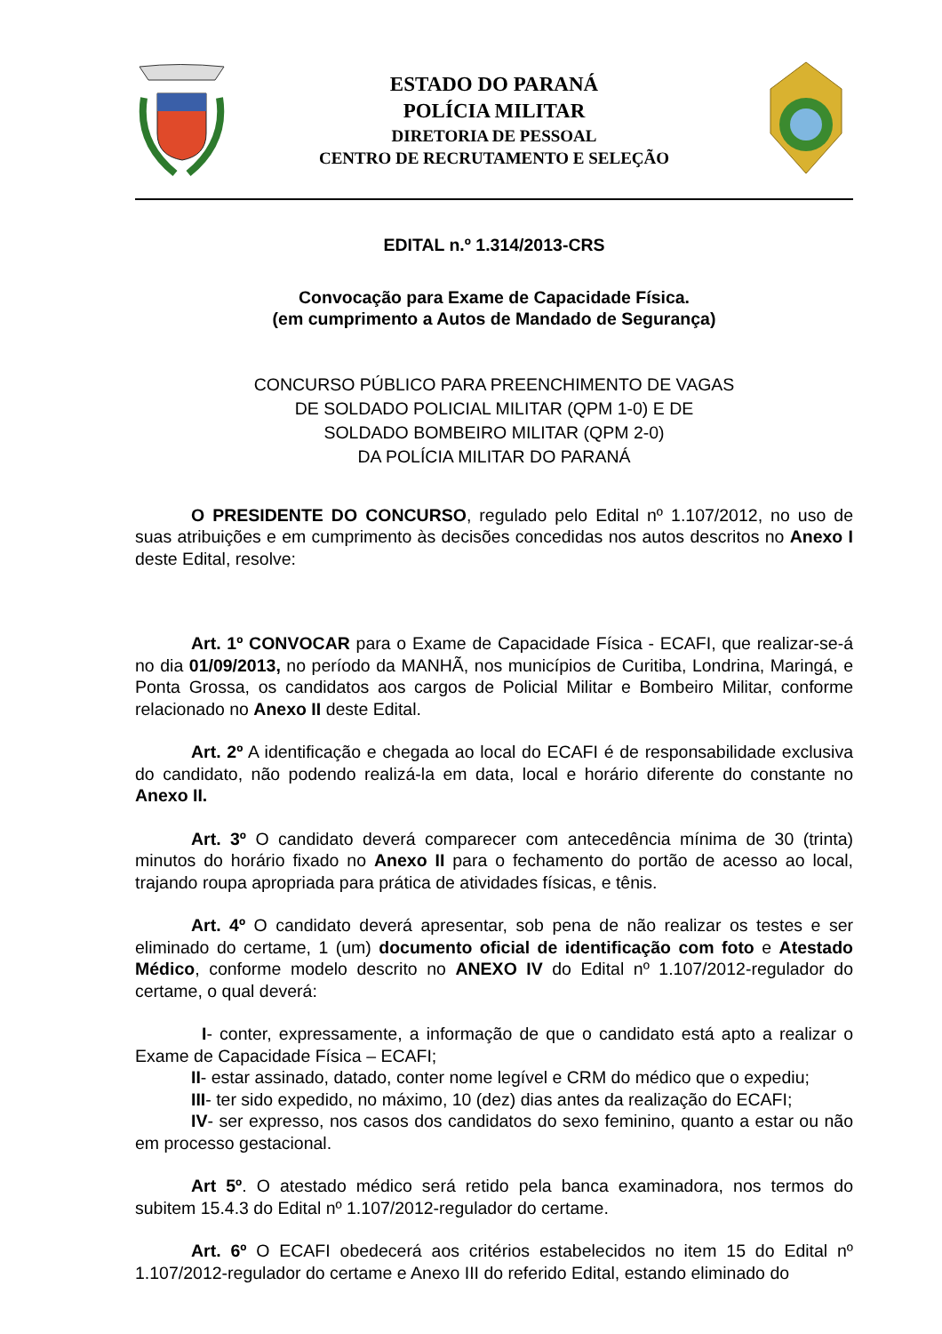ESTADO DO PARANÁ
POLÍCIA MILITAR
DIRETORIA DE PESSOAL
CENTRO DE RECRUTAMENTO E SELEÇÃO
EDITAL n.º 1.314/2013-CRS
Convocação para Exame de Capacidade Física.
(em cumprimento a Autos de Mandado de Segurança)
CONCURSO PÚBLICO PARA PREENCHIMENTO DE VAGAS
DE SOLDADO POLICIAL MILITAR (QPM 1-0) E DE
SOLDADO BOMBEIRO MILITAR (QPM 2-0)
DA POLÍCIA MILITAR DO PARANÁ
O PRESIDENTE DO CONCURSO, regulado pelo Edital nº 1.107/2012, no uso de suas atribuições e em cumprimento às decisões concedidas nos autos descritos no Anexo I deste Edital, resolve:
Art. 1º CONVOCAR para o Exame de Capacidade Física - ECAFI, que realizar-se-á no dia 01/09/2013, no período da MANHÃ, nos municípios de Curitiba, Londrina, Maringá, e Ponta Grossa, os candidatos aos cargos de Policial Militar e Bombeiro Militar, conforme relacionado no Anexo II deste Edital.
Art. 2º A identificação e chegada ao local do ECAFI é de responsabilidade exclusiva do candidato, não podendo realizá-la em data, local e horário diferente do constante no Anexo II.
Art. 3º O candidato deverá comparecer com antecedência mínima de 30 (trinta) minutos do horário fixado no Anexo II para o fechamento do portão de acesso ao local, trajando roupa apropriada para prática de atividades físicas, e tênis.
Art. 4º O candidato deverá apresentar, sob pena de não realizar os testes e ser eliminado do certame, 1 (um) documento oficial de identificação com foto e Atestado Médico, conforme modelo descrito no ANEXO IV do Edital nº 1.107/2012-regulador do certame, o qual deverá:
I- conter, expressamente, a informação de que o candidato está apto a realizar o Exame de Capacidade Física – ECAFI;
II- estar assinado, datado, conter nome legível e CRM do médico que o expediu;
III- ter sido expedido, no máximo, 10 (dez) dias antes da realização do ECAFI;
IV- ser expresso, nos casos dos candidatos do sexo feminino, quanto a estar ou não em processo gestacional.
Art 5º. O atestado médico será retido pela banca examinadora, nos termos do subitem 15.4.3 do Edital nº 1.107/2012-regulador do certame.
Art. 6º O ECAFI obedecerá aos critérios estabelecidos no item 15 do Edital nº 1.107/2012-regulador do certame e Anexo III do referido Edital, estando eliminado do